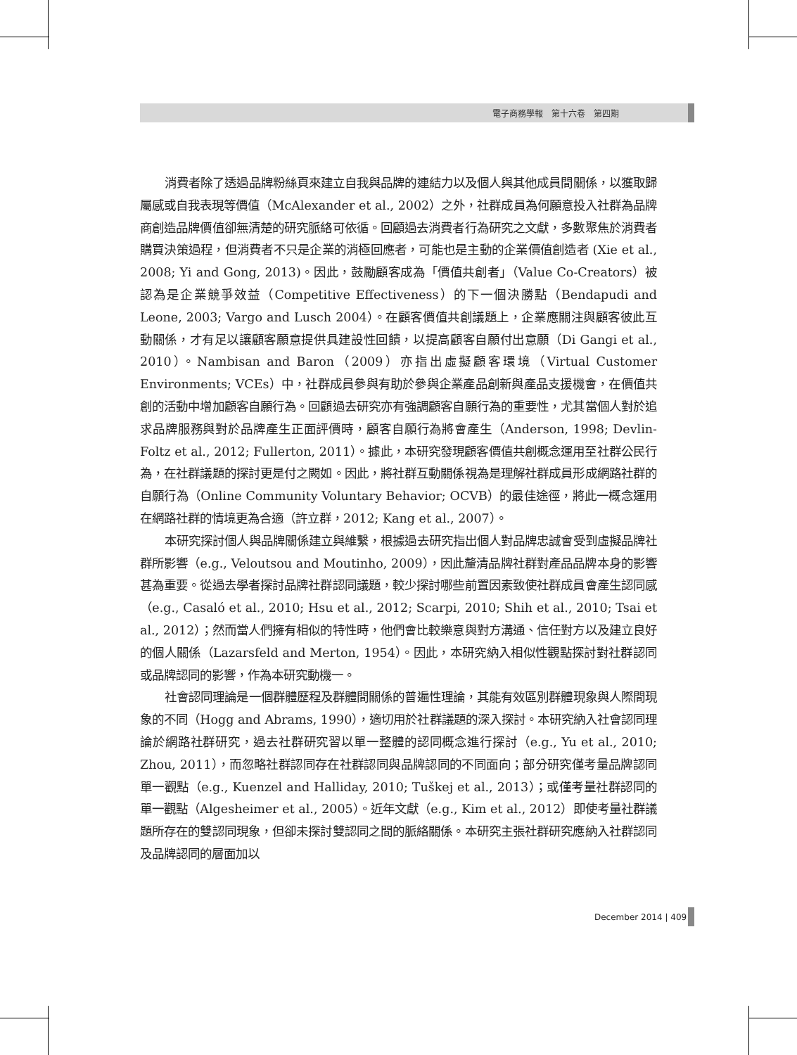電子商務學報　第十六卷　第四期
消費者除了透過品牌粉絲頁來建立自我與品牌的連結力以及個人與其他成員間關係，以獲取歸屬感或自我表現等價值（McAlexander et al., 2002）之外，社群成員為何願意投入社群為品牌商創造品牌價值卻無清楚的研究脈絡可依循。回顧過去消費者行為研究之文獻，多數聚焦於消費者購買決策過程，但消費者不只是企業的消極回應者，可能也是主動的企業價值創造者 (Xie et al., 2008; Yi and Gong, 2013)。因此，鼓勵顧客成為「價值共創者」（Value Co-Creators）被認為是企業競爭效益（Competitive Effectiveness）的下一個決勝點（Bendapudi and Leone, 2003; Vargo and Lusch 2004）。在顧客價值共創議題上，企業應關注與顧客彼此互動關係，才有足以讓顧客願意提供具建設性回饋，以提高顧客自願付出意願（Di Gangi et al., 2010）。Nambisan and Baron（2009）亦指出虛擬顧客環境（Virtual Customer Environments; VCEs）中，社群成員參與有助於參與企業產品創新與產品支援機會，在價值共創的活動中增加顧客自願行為。回顧過去研究亦有強調顧客自願行為的重要性，尤其當個人對於追求品牌服務與對於品牌產生正面評價時，顧客自願行為將會產生（Anderson, 1998; Devlin-Foltz et al., 2012; Fullerton, 2011）。據此，本研究發現顧客價值共創概念運用至社群公民行為，在社群議題的探討更是付之闕如。因此，將社群互動關係視為是理解社群成員形成網路社群的自願行為（Online Community Voluntary Behavior; OCVB）的最佳途徑，將此一概念運用在網路社群的情境更為合適（許立群，2012; Kang et al., 2007）。
本研究探討個人與品牌關係建立與維繫，根據過去研究指出個人對品牌忠誠會受到虛擬品牌社群所影響（e.g., Veloutsou and Moutinho, 2009），因此釐清品牌社群對產品品牌本身的影響甚為重要。從過去學者探討品牌社群認同議題，較少探討哪些前置因素致使社群成員會產生認同感（e.g., Casaló et al., 2010; Hsu et al., 2012; Scarpi, 2010; Shih et al., 2010; Tsai et al., 2012）；然而當人們擁有相似的特性時，他們會比較樂意與對方溝通、信任對方以及建立良好的個人關係（Lazarsfeld and Merton, 1954）。因此，本研究納入相似性觀點探討對社群認同或品牌認同的影響，作為本研究動機一。
社會認同理論是一個群體歷程及群體間關係的普遍性理論，其能有效區別群體現象與人際間現象的不同（Hogg and Abrams, 1990），適切用於社群議題的深入探討。本研究納入社會認同理論於網路社群研究，過去社群研究習以單一整體的認同概念進行探討（e.g., Yu et al., 2010; Zhou, 2011），而忽略社群認同存在社群認同與品牌認同的不同面向；部分研究僅考量品牌認同單一觀點（e.g., Kuenzel and Halliday, 2010; Tuškej et al., 2013）；或僅考量社群認同的單一觀點（Algesheimer et al., 2005）。近年文獻（e.g., Kim et al., 2012）即使考量社群議題所存在的雙認同現象，但卻未探討雙認同之間的脈絡關係。本研究主張社群研究應納入社群認同及品牌認同的層面加以
December 2014 | 409